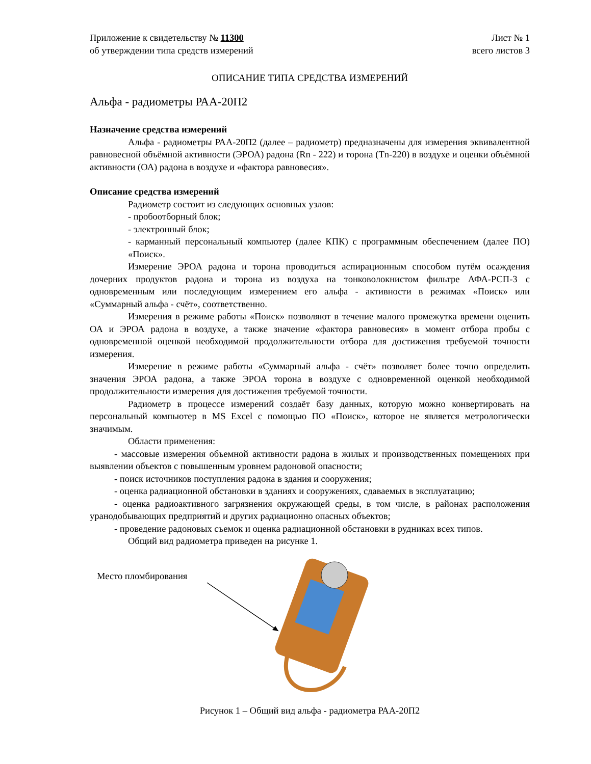Приложение к свидетельству № 11300
об утверждении типа средств измерений
Лист № 1
всего листов 3
ОПИСАНИЕ ТИПА СРЕДСТВА ИЗМЕРЕНИЙ
Альфа - радиометры РАА-20П2
Назначение средства измерений
Альфа - радиометры РАА-20П2 (далее – радиометр) предназначены для измерения эквивалентной равновесной объёмной активности (ЭРОА) радона (Rn - 222) и торона (Tn-220) в воздухе и оценки объёмной активности (ОА) радона в воздухе и «фактора равновесия».
Описание средства измерений
Радиометр состоит из следующих основных узлов:
- пробоотборный блок;
- электронный блок;
- карманный персональный компьютер (далее КПК) с программным обеспечением (далее ПО) «Поиск».
Измерение ЭРОА радона и торона проводиться аспирационным способом путём осаждения дочерних продуктов радона и торона из воздуха на тонковолокнистом фильтре АФА-РСП-3 с одновременным или последующим измерением его альфа - активности в режимах «Поиск» или «Суммарный альфа - счёт», соответственно.
Измерения в режиме работы «Поиск» позволяют в течение малого промежутка времени оценить ОА и ЭРОА радона в воздухе, а также значение «фактора равновесия» в момент отбора пробы с одновременной оценкой необходимой продолжительности отбора для достижения требуемой точности измерения.
Измерение в режиме работы «Суммарный альфа - счёт» позволяет более точно определить значения ЭРОА радона, а также ЭРОА торона в воздухе с одновременной оценкой необходимой продолжительности измерения для достижения требуемой точности.
Радиометр в процессе измерений создаёт базу данных, которую можно конвертировать на персональный компьютер в MS Excel с помощью ПО «Поиск», которое не является метрологически значимым.
Области применения:
- массовые измерения объемной активности радона в жилых и производственных помещениях при выявлении объектов с повышенным уровнем радоновой опасности;
- поиск источников поступления радона в здания и сооружения;
- оценка радиационной обстановки в зданиях и сооружениях, сдаваемых в эксплуатацию;
- оценка радиоактивного загрязнения окружающей среды, в том числе, в районах расположения уранодобывающих предприятий и других радиационно опасных объектов;
- проведение радоновых съемок и оценка радиационной обстановки в рудниках всех типов.
Общий вид радиометра приведен на рисунке 1.
Место пломбирования
Рисунок 1 – Общий вид альфа - радиометра РАА-20П2